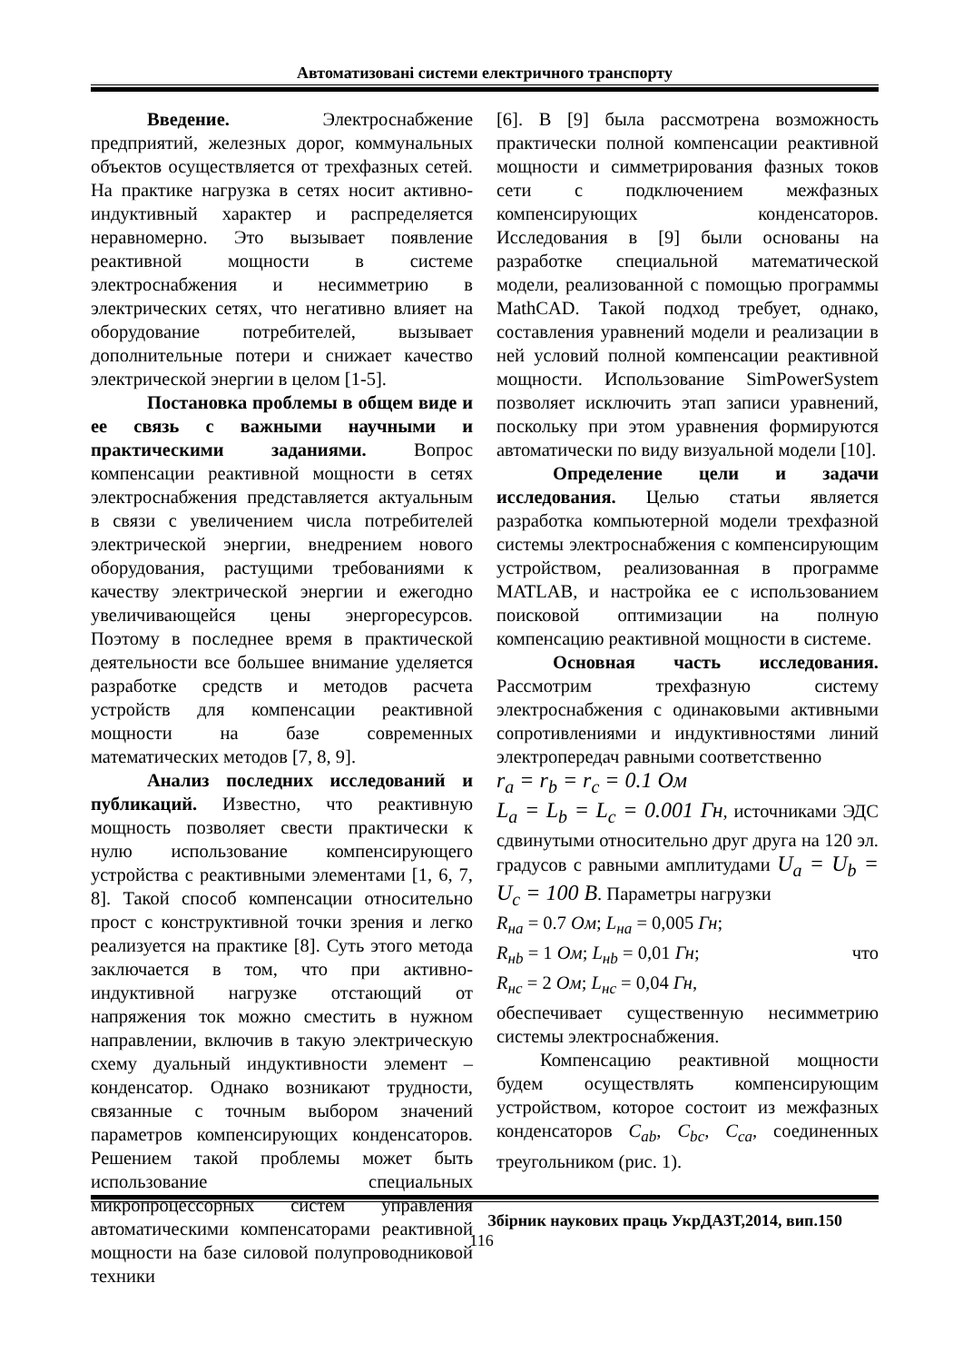Автоматизовані системи електричного транспорту
Введение. Электроснабжение предприятий, железных дорог, коммунальных объектов осуществляется от трехфазных сетей. На практике нагрузка в сетях носит активно-индуктивный характер и распределяется неравномерно. Это вызывает появление реактивной мощности в системе электроснабжения и несимметрию в электрических сетях, что негативно влияет на оборудование потребителей, вызывает дополнительные потери и снижает качество электрической энергии в целом [1-5].
Постановка проблемы в общем виде и ее связь с важными научными и практическими заданиями. Вопрос компенсации реактивной мощности в сетях электроснабжения представляется актуальным в связи с увеличением числа потребителей электрической энергии, внедрением нового оборудования, растущими требованиями к качеству электрической энергии и ежегодно увеличивающейся цены энергоресурсов. Поэтому в последнее время в практической деятельности все большее внимание уделяется разработке средств и методов расчета устройств для компенсации реактивной мощности на базе современных математических методов [7, 8, 9].
Анализ последних исследований и публикаций. Известно, что реактивную мощность позволяет свести практически к нулю использование компенсирующего устройства с реактивными элементами [1, 6, 7, 8]. Такой способ компенсации относительно прост с конструктивной точки зрения и легко реализуется на практике [8]. Суть этого метода заключается в том, что при активно-индуктивной нагрузке отстающий от напряжения ток можно сместить в нужном направлении, включив в такую электрическую схему дуальный индуктивности элемент – конденсатор. Однако возникают трудности, связанные с точным выбором значений параметров компенсирующих конденсаторов. Решением такой проблемы может быть использование специальных микропроцессорных систем управления автоматическими компенсаторами реактивной мощности на базе силовой полупроводниковой техники
[6]. В [9] была рассмотрена возможность практически полной компенсации реактивной мощности и симметрирования фазных токов сети с подключением межфазных компенсирующих конденсаторов. Исследования в [9] были основаны на разработке специальной математической модели, реализованной с помощью программы MathCAD. Такой подход требует, однако, составления уравнений модели и реализации в ней условий полной компенсации реактивной мощности. Использование SimPowerSystem позволяет исключить этап записи уравнений, поскольку при этом уравнения формируются автоматически по виду визуальной модели [10].
Определение цели и задачи исследования. Целью статьи является разработка компьютерной модели трехфазной системы электроснабжения с компенсирующим устройством, реализованная в программе MATLAB, и настройка ее с использованием поисковой оптимизации на полную компенсацию реактивной мощности в системе.
Основная часть исследования. Рассмотрим трехфазную систему электроснабжения с одинаковыми активными сопротивлениями и индуктивностями линий электропередач равными соответственно
r<sub>a</sub> = r<sub>b</sub> = r<sub>c</sub> = 0.1 Ом
L<sub>a</sub> = L<sub>b</sub> = L<sub>c</sub> = 0.001 Гн, источниками ЭДС сдвинутыми относительно друг друга на 120 эл. градусов с равными амплитудами U<sub>a</sub> = U<sub>b</sub> = U<sub>c</sub> = 100 В. Параметры нагрузки
R<sub>на</sub> = 0.7 Ом; L<sub>на</sub> = 0,005 Гн;
R<sub>нb</sub> = 1 Ом; L<sub>нb</sub> = 0,01 Гн; что
R<sub>нс</sub> = 2 Ом; L<sub>нс</sub> = 0,04 Гн,
обеспечивает существенную несимметрию системы электроснабжения.
Компенсацию реактивной мощности будем осуществлять компенсирующим устройством, которое состоит из межфазных конденсаторов C<sub>ab</sub>, C<sub>bc</sub>, C<sub>ca</sub>, соединенных треугольником (рис. 1).
Збірник наукових праць УкрДАЗТ,2014, вип.150
116